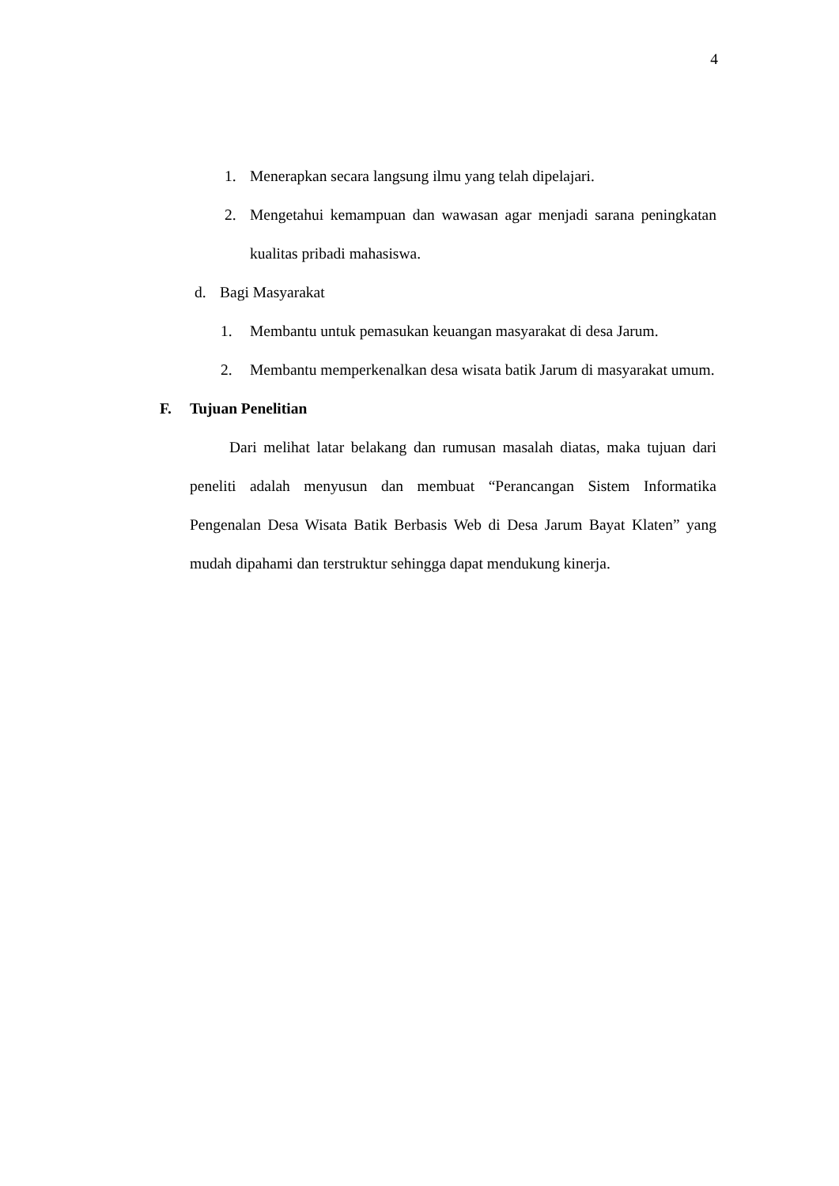4
1. Menerapkan secara langsung ilmu yang telah dipelajari.
2. Mengetahui kemampuan dan wawasan agar menjadi sarana peningkatan kualitas pribadi mahasiswa.
d. Bagi Masyarakat
1. Membantu untuk pemasukan keuangan masyarakat di desa Jarum.
2. Membantu memperkenalkan desa wisata batik Jarum di masyarakat umum.
F. Tujuan Penelitian
Dari melihat latar belakang dan rumusan masalah diatas, maka tujuan dari peneliti adalah menyusun dan membuat “Perancangan Sistem Informatika Pengenalan Desa Wisata Batik Berbasis Web di Desa Jarum Bayat Klaten” yang mudah dipahami dan terstruktur sehingga dapat mendukung kinerja.